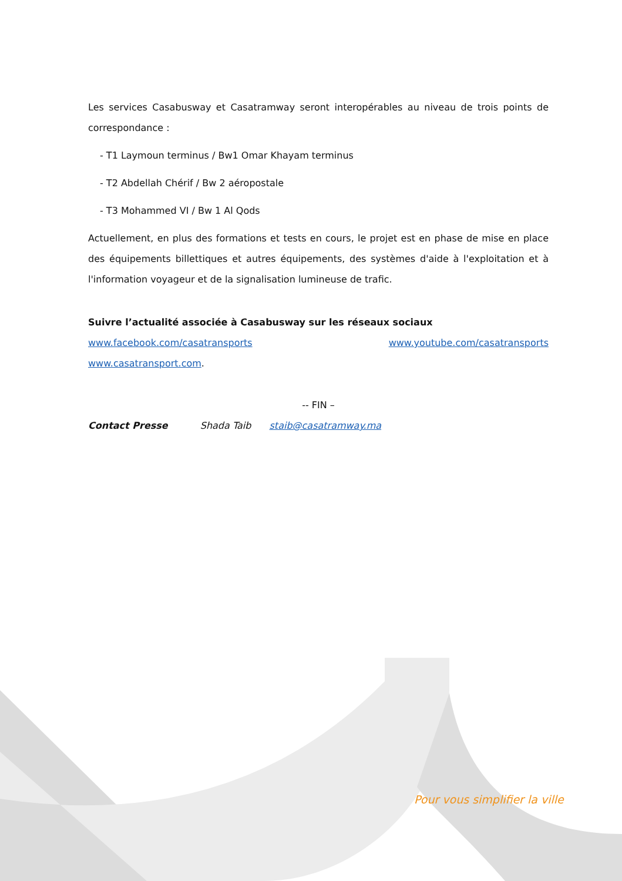Les services Casabusway et Casatramway seront interopérables au niveau de trois points de correspondance :
- T1 Laymoun terminus / Bw1 Omar Khayam terminus
- T2 Abdellah Chérif / Bw 2 aéropostale
- T3 Mohammed VI / Bw 1 Al Qods
Actuellement, en plus des formations et tests en cours, le projet est en phase de mise en place des équipements billettiques et autres équipements, des systèmes d'aide à l'exploitation et à l'information voyageur et de la signalisation lumineuse de trafic.
Suivre l’actualité associée à Casabusway sur les réseaux sociaux
www.facebook.com/casatransports www.youtube.com/casatransports
www.casatransport.com.
-- FIN –
Contact Presse Shada Taib staib@casatramway.ma
Pour vous simplifier la ville